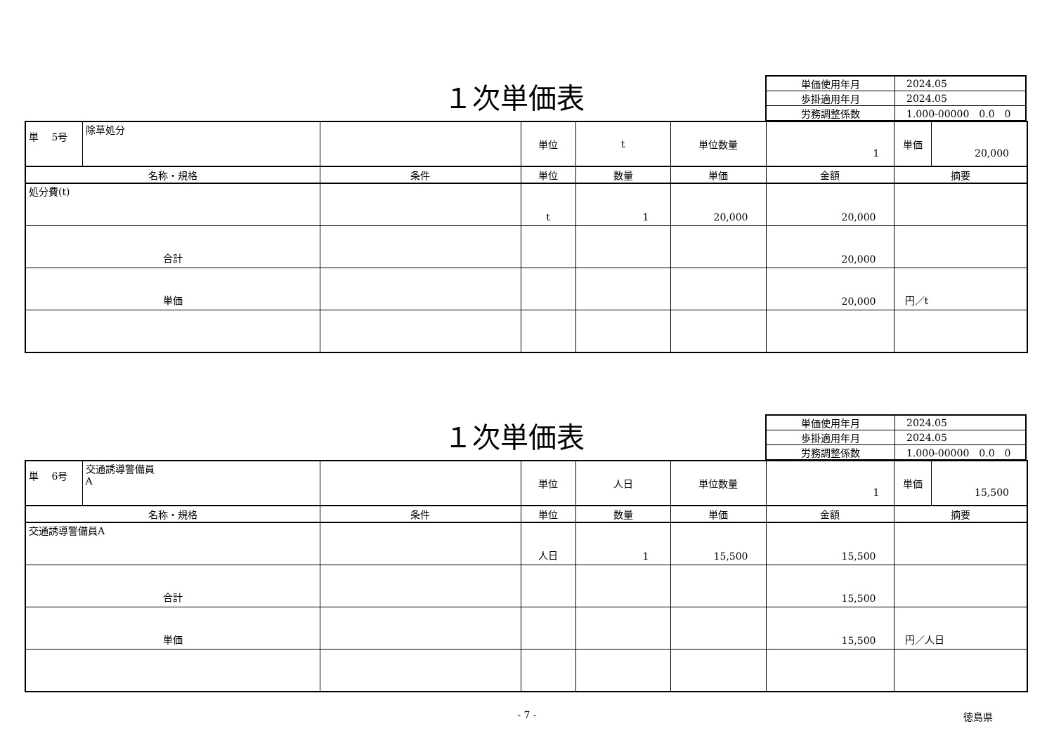１次単価表
| 単価使用年月 | 2024.05 |
| 歩掛適用年月 | 2024.05 |
| 労務調整係数 | 1.000-00000 0.0 0 |
| 単 5号 | 除草処分 | | 単位 | t | 単位数量 | 1 | 単価 | 20,000 |
| 名称・規格 | | 条件 | 単位 | 数量 | 単価 | 金額 | 摘要 | |
| 処分費(t) | | | t | 1 | 20,000 | 20,000 | | |
| 合計 | | | | | | 20,000 | | |
| 単価 | | | | | | 20,000 | 円／t | |
１次単価表
| 単価使用年月 | 2024.05 |
| 歩掛適用年月 | 2024.05 |
| 労務調整係数 | 1.000-00000 0.0 0 |
| 単 6号 | 交通誘導警備員 A | | 単位 | 人日 | 単位数量 | 1 | 単価 | 15,500 |
| 名称・規格 | | 条件 | 単位 | 数量 | 単価 | 金額 | 摘要 | |
| 交通誘導警備員A | | | 人日 | 1 | 15,500 | 15,500 | | |
| 合計 | | | | | | 15,500 | | |
| 単価 | | | | | | 15,500 | 円／人日 | |
- 7 -
徳島県